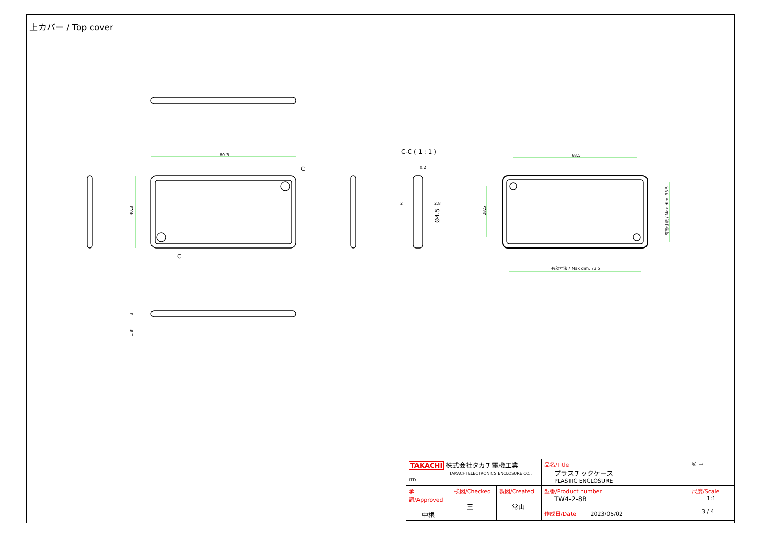上カバー / Top cover
80.3
68.5
有効寸法 / Max dim. 73.5
40.3
28.5
有効寸法 / Max dim. 33.5
0.2
2
2.8
Ø4.5
3
1.8
C
C
C-C ( 1 : 1 )
| TAKACHI 株式会社タカチ電機工業 TAKACHI ELECTRONICS ENCLOSURE CO., LTD. | | | 品名/Title プラスチックケース PLASTIC ENCLOSURE | ◎ ▭ |
| 承認/Approved 中根 | 検図/Checked 王 | 製図/Created 常山 | 型番/Product number TW4-2-8B 作成日/Date 2023/05/02 | 尺度/Scale 1:1 3 / 4 |